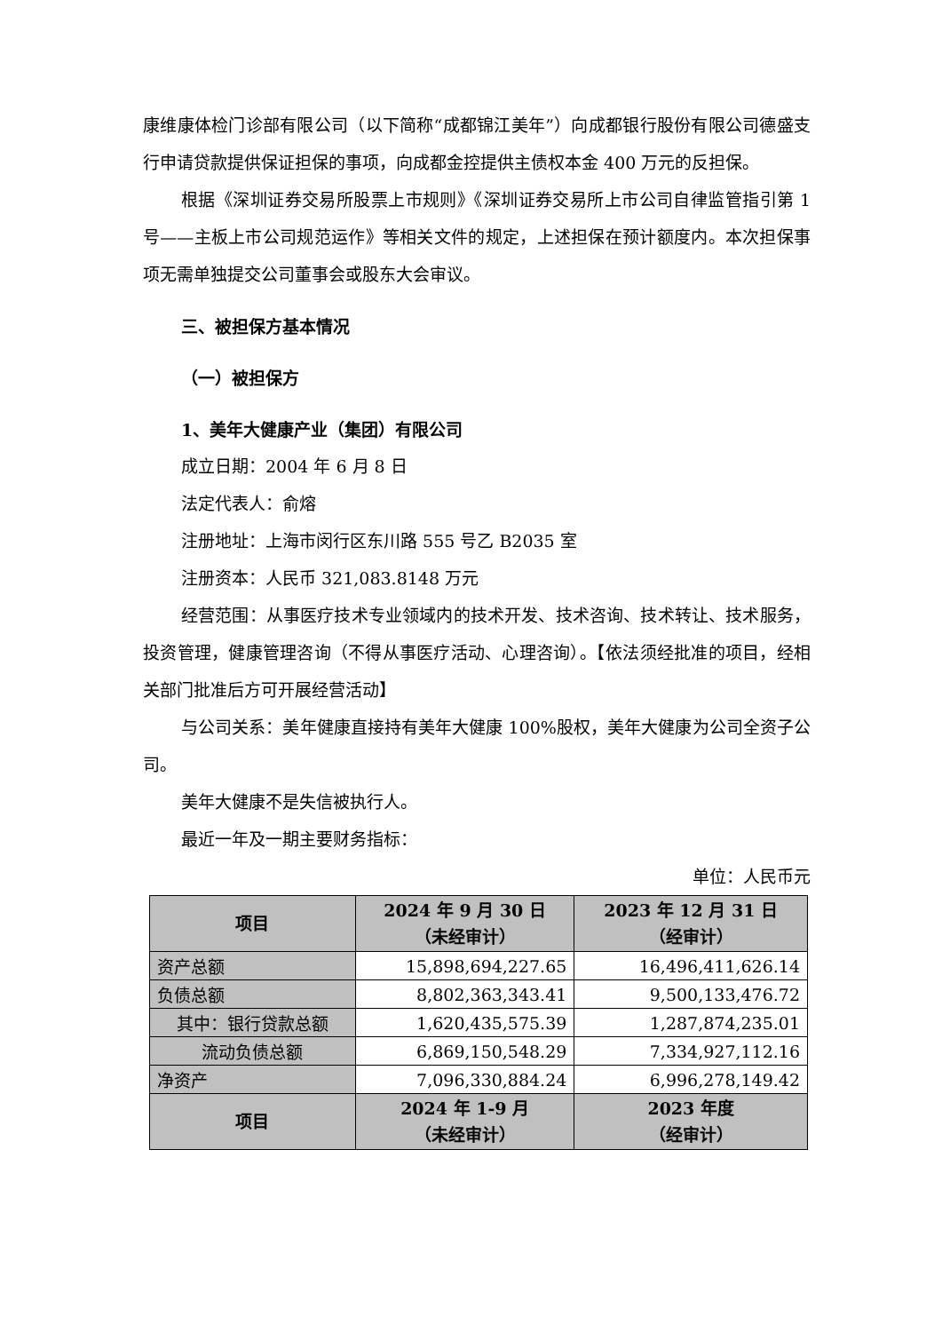康维康体检门诊部有限公司（以下简称“成都锦江美年”）向成都银行股份有限公司德盛支行申请贷款提供保证担保的事项，向成都金控提供主债权本金 400 万元的反担保。
根据《深圳证券交易所股票上市规则》《深圳证券交易所上市公司自律监管指引第 1 号——主板上市公司规范运作》等相关文件的规定，上述担保在预计额度内。本次担保事项无需单独提交公司董事会或股东大会审议。
三、被担保方基本情况
（一）被担保方
1、美年大健康产业（集团）有限公司
成立日期：2004 年 6 月 8 日
法定代表人：俞熔
注册地址：上海市闵行区东川路 555 号乙 B2035 室
注册资本：人民币 321,083.8148 万元
经营范围：从事医疗技术专业领域内的技术开发、技术咨询、技术转让、技术服务，投资管理，健康管理咨询（不得从事医疗活动、心理咨询）。【依法须经批准的项目，经相关部门批准后方可开展经营活动】
与公司关系：美年健康直接持有美年大健康 100%股权，美年大健康为公司全资子公司。
美年大健康不是失信被执行人。
最近一年及一期主要财务指标：
单位：人民币元
| 项目 | 2024 年 9 月 30 日 （未经审计） | 2023 年 12 月 31 日 （经审计） |
| --- | --- | --- |
| 资产总额 | 15,898,694,227.65 | 16,496,411,626.14 |
| 负债总额 | 8,802,363,343.41 | 9,500,133,476.72 |
| 其中：银行贷款总额 | 1,620,435,575.39 | 1,287,874,235.01 |
| 流动负债总额 | 6,869,150,548.29 | 7,334,927,112.16 |
| 净资产 | 7,096,330,884.24 | 6,996,278,149.42 |
| 项目 | 2024 年 1-9 月 （未经审计） | 2023 年度 （经审计） |